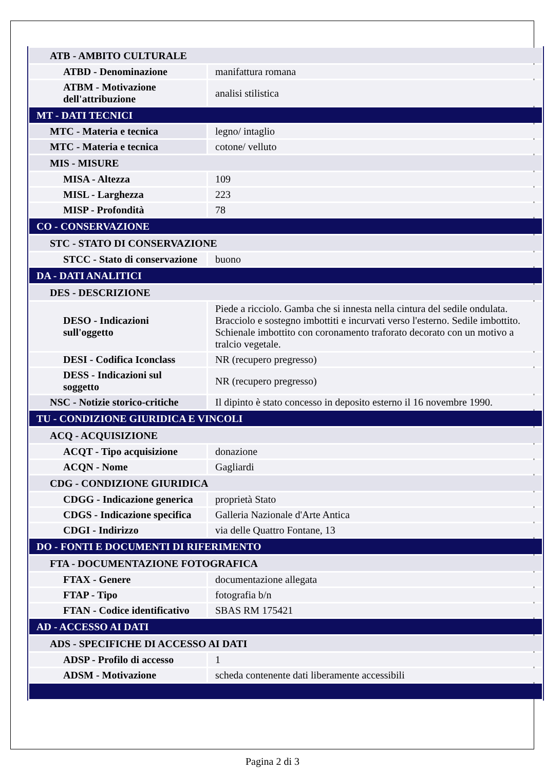| ATB - AMBITO CULTURALE | |
| ATBD - Denominazione | manifattura romana |
| ATBM - Motivazione dell'attribuzione | analisi stilistica |
| MT - DATI TECNICI | |
| MTC - Materia e tecnica | legno/ intaglio |
| MTC - Materia e tecnica | cotone/ velluto |
| MIS - MISURE | |
| MISA - Altezza | 109 |
| MISL - Larghezza | 223 |
| MISP - Profondità | 78 |
| CO - CONSERVAZIONE | |
| STC - STATO DI CONSERVAZIONE | |
| STCC - Stato di conservazione | buono |
| DA - DATI ANALITICI | |
| DES - DESCRIZIONE | |
| DESO - Indicazioni sull'oggetto | Piede a ricciolo. Gamba che si innesta nella cintura del sedile ondulata. Bracciolo e sostegno imbottiti e incurvati verso l'esterno. Sedile imbottito. Schienale imbottito con coronamento traforato decorato con un motivo a tralcio vegetale. |
| DESI - Codifica Iconclass | NR (recupero pregresso) |
| DESS - Indicazioni sul soggetto | NR (recupero pregresso) |
| NSC - Notizie storico-critiche | Il dipinto è stato concesso in deposito esterno il 16 novembre 1990. |
| TU - CONDIZIONE GIURIDICA E VINCOLI | |
| ACQ - ACQUISIZIONE | |
| ACQT - Tipo acquisizione | donazione |
| ACQN - Nome | Gagliardi |
| CDG - CONDIZIONE GIURIDICA | |
| CDGG - Indicazione generica | proprietà Stato |
| CDGS - Indicazione specifica | Galleria Nazionale d'Arte Antica |
| CDGI - Indirizzo | via delle Quattro Fontane, 13 |
| DO - FONTI E DOCUMENTI DI RIFERIMENTO | |
| FTA - DOCUMENTAZIONE FOTOGRAFICA | |
| FTAX - Genere | documentazione allegata |
| FTAP - Tipo | fotografia b/n |
| FTAN - Codice identificativo | SBAS RM 175421 |
| AD - ACCESSO AI DATI | |
| ADS - SPECIFICHE DI ACCESSO AI DATI | |
| ADSP - Profilo di accesso | 1 |
| ADSM - Motivazione | scheda contenente dati liberamente accessibili |
Pagina 2 di 3